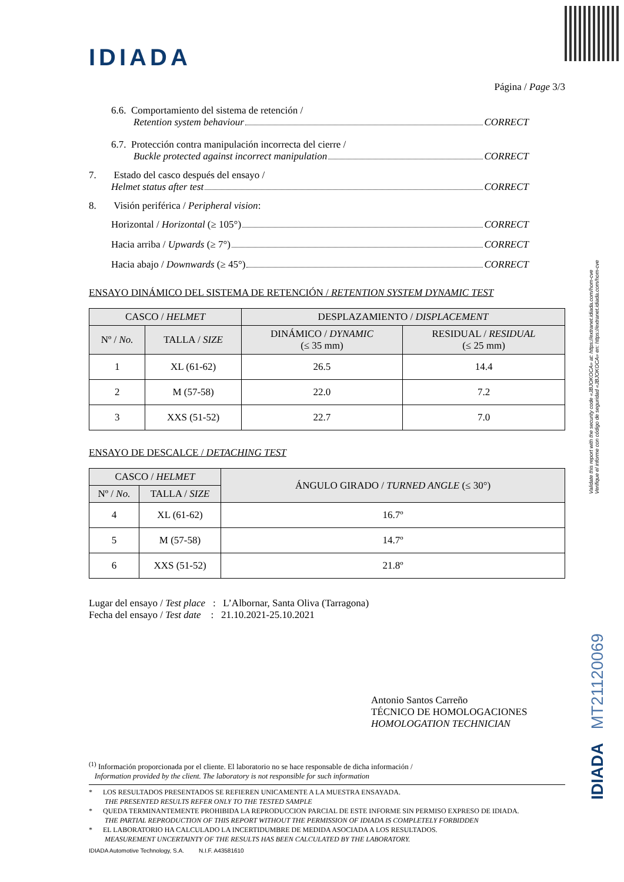IDIADA
Página / Page 3/3
6.6. Comportamiento del sistema de retención /
Retention system behaviour CORRECT
6.7. Protección contra manipulación incorrecta del cierre /
Buckle protected against incorrect manipulation CORRECT
7. Estado del casco después del ensayo /
Helmet status after test CORRECT
8. Visión periférica / Peripheral vision:
Horizontal / Horizontal (≥ 105°) CORRECT
Hacia arriba / Upwards (≥ 7°) CORRECT
Hacia abajo / Downwards (≥ 45°) CORRECT
ENSAYO DINÁMICO DEL SISTEMA DE RETENCIÓN / RETENTION SYSTEM DYNAMIC TEST
| CASCO / HELMET | | DESPLAZAMIENTO / DISPLACEMENT | |
| --- | --- | --- | --- |
| Nº / No. | TALLA / SIZE | DINÁMICO / DYNAMIC (≤ 35 mm) | RESIDUAL / RESIDUAL (≤ 25 mm) |
| 1 | XL (61-62) | 26.5 | 14.4 |
| 2 | M (57-58) | 22.0 | 7.2 |
| 3 | XXS (51-52) | 22.7 | 7.0 |
ENSAYO DE DESCALCE / DETACHING TEST
| CASCO / HELMET | | ÁNGULO GIRADO / TURNED ANGLE (≤ 30°) |
| --- | --- | --- |
| Nº / No. | TALLA / SIZE | |
| 4 | XL (61-62) | 16.7º |
| 5 | M (57-58) | 14.7º |
| 6 | XXS (51-52) | 21.8º |
Lugar del ensayo / Test place : L’Albornar, Santa Oliva (Tarragona)
Fecha del ensayo / Test date : 21.10.2021-25.10.2021
Antonio Santos Carreño
TÉCNICO DE HOMOLOGACIONES
HOMOLOGATION TECHNICIAN
<sup>(1)</sup> Información proporcionada por el cliente. El laboratorio no se hace responsable de dicha información /
Information provided by the client. The laboratory is not responsible for such information
* LOS RESULTADOS PRESENTADOS SE REFIEREN UNICAMENTE A LA MUESTRA ENSAYADA.
THE PRESENTED RESULTS REFER ONLY TO THE TESTED SAMPLE
* QUEDA TERMINANTEMENTE PROHIBIDA LA REPRODUCCION PARCIAL DE ESTE INFORME SIN PERMISO EXPRESO DE IDIADA.
THE PARTIAL REPRODUCTION OF THIS REPORT WITHOUT THE PERMISSION OF IDIADA IS COMPLETELY FORBIDDEN
* EL LABORATORIO HA CALCULADO LA INCERTIDUMBRE DE MEDIDA ASOCIADA A LOS RESULTADOS.
MEASUREMENT UNCERTAINTY OF THE RESULTS HAS BEEN CALCULATED BY THE LABORATORY.
IDIADA Automotive Technology, S.A. N.I.F. A43581610
Validate this report with the security code «JBJOKOCA» at: https://extranet.idiada.com/hom-cve
Verifique el informe con código de seguridad «JBJOKOCA» en: https://extranet.idiada.com/hom-cve
IDIADA MT21120069